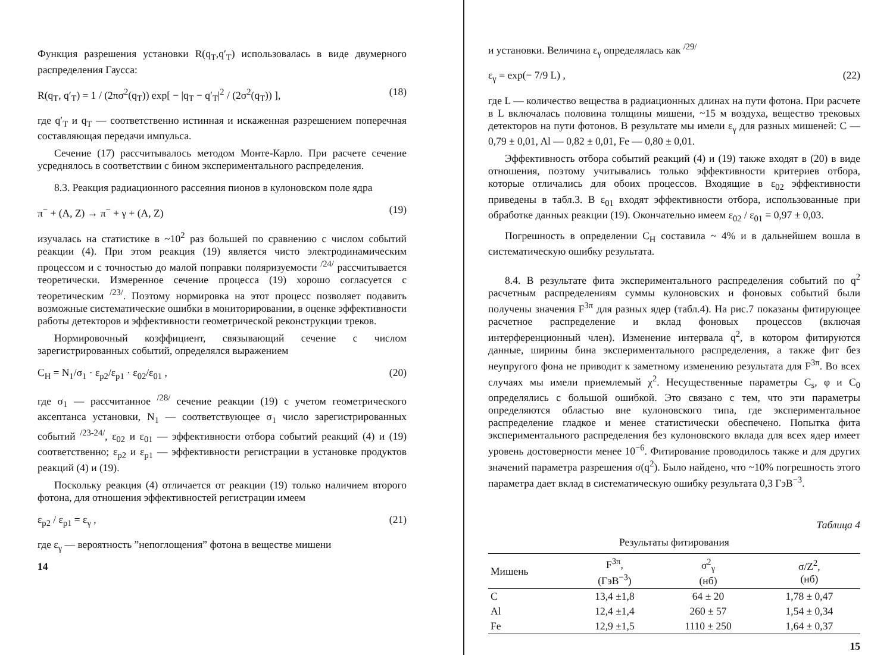Функция разрешения установки R(q<sub>T</sub>,q′<sub>T</sub>) использовалась в виде двумерного распределения Гаусса:
R(q<sub>T</sub>, q′<sub>T</sub>) = 1 / (2πσ<sup>2</sup>(q<sub>T</sub>)) exp[ − |q<sub>T</sub> − q′<sub>T</sub>|<sup>2</sup> / (2σ<sup>2</sup>(q<sub>T</sub>)) ], (18)
где q′<sub>T</sub> и q<sub>T</sub> — соответственно истинная и искаженная разрешением поперечная составляющая передачи импульса.
Сечение (17) рассчитывалось методом Монте-Карло. При расчете сечение усреднялось в соответствии с бином экспериментального распределения.
8.3. Реакция радиационного рассеяния пионов в кулоновском поле ядра
π<sup>−</sup> + (A, Z) → π<sup>−</sup> + γ + (A, Z) (19)
изучалась на статистике в ~10<sup>2</sup> раз большей по сравнению с числом событий реакции (4). При этом реакция (19) является чисто электродинамическим процессом и с точностью до малой поправки поляризуемости <sup>/24/</sup> рассчитывается теоретически. Измеренное сечение процесса (19) хорошо согласуется с теоретическим <sup>/23/</sup>. Поэтому нормировка на этот процесс позволяет подавить возможные систематические ошибки в мониторировании, в оценке эффективности работы детекторов и эффективности геометрической реконструкции треков.
Нормировочный коэффициент, связывающий сечение с числом зарегистрированных событий, определялся выражением
C<sub>H</sub> = N<sub>1</sub>/σ<sub>1</sub> · ε<sub>p2</sub>/ε<sub>p1</sub> · ε<sub>02</sub>/ε<sub>01</sub> , (20)
где σ<sub>1</sub> — рассчитанное <sup>/28/</sup> сечение реакции (19) с учетом геометрического аксептанса установки, N<sub>1</sub> — соответствующее σ<sub>1</sub> число зарегистрированных событий <sup>/23-24/</sup>, ε<sub>02</sub> и ε<sub>01</sub> — эффективности отбора событий реакций (4) и (19) соответственно; ε<sub>p2</sub> и ε<sub>p1</sub> — эффективности регистрации в установке продуктов реакций (4) и (19).
Поскольку реакция (4) отличается от реакции (19) только наличием второго фотона, для отношения эффективностей регистрации имеем
ε<sub>p2</sub> / ε<sub>p1</sub> = ε<sub>γ</sub> , (21)
где ε<sub>γ</sub> — вероятность ”непоглощения” фотона в веществе мишени
14
и установки. Величина ε<sub>γ</sub> определялась как <sup>/29/</sup>
ε<sub>γ</sub> = exp(− 7/9 L) , (22)
где L — количество вещества в радиационных длинах на пути фотона. При расчете в L включалась половина толщины мишени, ~15 м воздуха, вещество трековых детекторов на пути фотонов. В результате мы имели ε<sub>γ</sub> для разных мишеней: C — 0,79 ± 0,01, Al — 0,82 ± 0,01, Fe — 0,80 ± 0,01.
Эффективность отбора событий реакций (4) и (19) также входят в (20) в виде отношения, поэтому учитывались только эффективности критериев отбора, которые отличались для обоих процессов. Входящие в ε<sub>02</sub> эффективности приведены в табл.3. В ε<sub>01</sub> входят эффективности отбора, использованные при обработке данных реакции (19). Окончательно имеем ε<sub>02</sub> / ε<sub>01</sub> = 0,97 ± 0,03.
Погрешность в определении C<sub>H</sub> составила ~ 4% и в дальнейшем вошла в систематическую ошибку результата.
8.4. В результате фита экспериментального распределения событий по q<sup>2</sup> расчетным распределениям суммы кулоновских и фоновых событий были получены значения F<sup>3π</sup> для разных ядер (табл.4). На рис.7 показаны фитирующее расчетное распределение и вклад фоновых процессов (включая интерференционный член). Изменение интервала q<sup>2</sup>, в котором фитируются данные, ширины бина экспериментального распределения, а также фит без неупругого фона не приводит к заметному изменению результата для F<sup>3π</sup>. Во всех случаях мы имели приемлемый χ<sup>2</sup>. Несущественные параметры C<sub>s</sub>, φ и C<sub>0</sub> определялись с большой ошибкой. Это связано с тем, что эти параметры определяются областью вне кулоновского типа, где экспериментальное распределение гладкое и менее статистически обеспечено. Попытка фита экспериментального распределения без кулоновского вклада для всех ядер имеет уровень достоверности менее 10<sup>−6</sup>. Фитирование проводилось также и для других значений параметра разрешения σ(q<sup>2</sup>). Было найдено, что ~10% погрешность этого параметра дает вклад в систематическую ошибку результата 0,3 ГэВ<sup>−3</sup>.
Таблица 4
Результаты фитирования
| Мишень | F<sup>3π</sup>, (ГэВ<sup>−3</sup>) | σ<sup>2</sup><sub>γ</sub> (нб) | σ/Z<sup>2</sup>, (нб) |
| --- | --- | --- | --- |
| C | 13,4 ±1,8 | 64 ± 20 | 1,78 ± 0,47 |
| Al | 12,4 ±1,4 | 260 ± 57 | 1,54 ± 0,34 |
| Fe | 12,9 ±1,5 | 1110 ± 250 | 1,64 ± 0,37 |
15